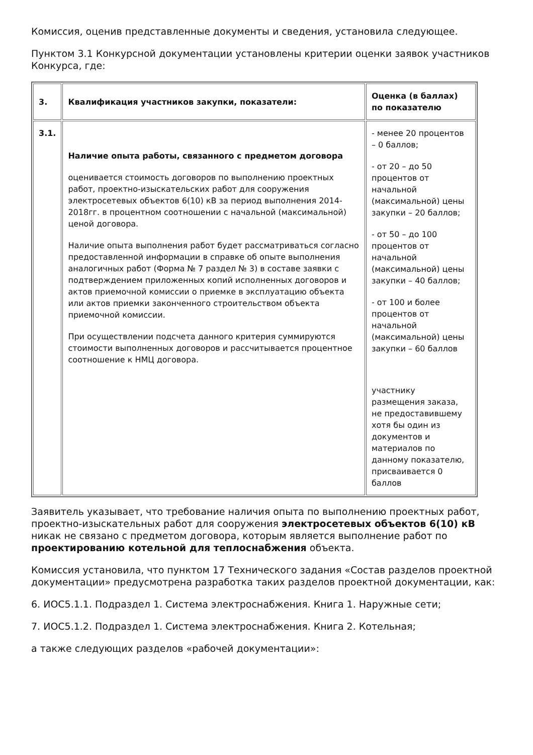Комиссия, оценив представленные документы и сведения, установила следующее.
Пунктом 3.1 Конкурсной документации установлены критерии оценки заявок участников Конкурса, где:
| 3. | Квалификация участников закупки, показатели: | Оценка (в баллах) по показателю |
| 3.1. | Наличие опыта работы, связанного с предметом договора оценивается стоимость договоров по выполнению проектных работ, проектно-изыскательских работ для сооружения электросетевых объектов 6(10) кВ за период выполнения 2014-2018гг. в процентном соотношении с начальной (максимальной) ценой договора. Наличие опыта выполнения работ будет рассматриваться согласно предоставленной информации в справке об опыте выполнения аналогичных работ (Форма № 7 раздел № 3) в составе заявки с подтверждением приложенных копий исполненных договоров и актов приемочной комиссии о приемке в эксплуатацию объекта или актов приемки законченного строительством объекта приемочной комиссии. При осуществлении подсчета данного критерия суммируются стоимости выполненных договоров и рассчитывается процентное соотношение к НМЦ договора. | - менее 20 процентов – 0 баллов; - от 20 – до 50 процентов от начальной (максимальной) цены закупки – 20 баллов; - от 50 – до 100 процентов от начальной (максимальной) цены закупки – 40 баллов; - от 100 и более процентов от начальной (максимальной) цены закупки – 60 баллов участнику размещения заказа, не предоставившему хотя бы один из документов и материалов по данному показателю, присваивается 0 баллов |
Заявитель указывает, что требование наличия опыта по выполнению проектных работ, проектно-изыскательных работ для сооружения электросетевых объектов 6(10) кВ никак не связано с предметом договора, которым является выполнение работ по проектированию котельной для теплоснабжения объекта.
Комиссия установила, что пунктом 17 Технического задания «Состав разделов проектной документации» предусмотрена разработка таких разделов проектной документации, как:
6. ИОС5.1.1. Подраздел 1. Система электроснабжения. Книга 1. Наружные сети;
7. ИОС5.1.2. Подраздел 1. Система электроснабжения. Книга 2. Котельная;
а также следующих разделов «рабочей документации»: